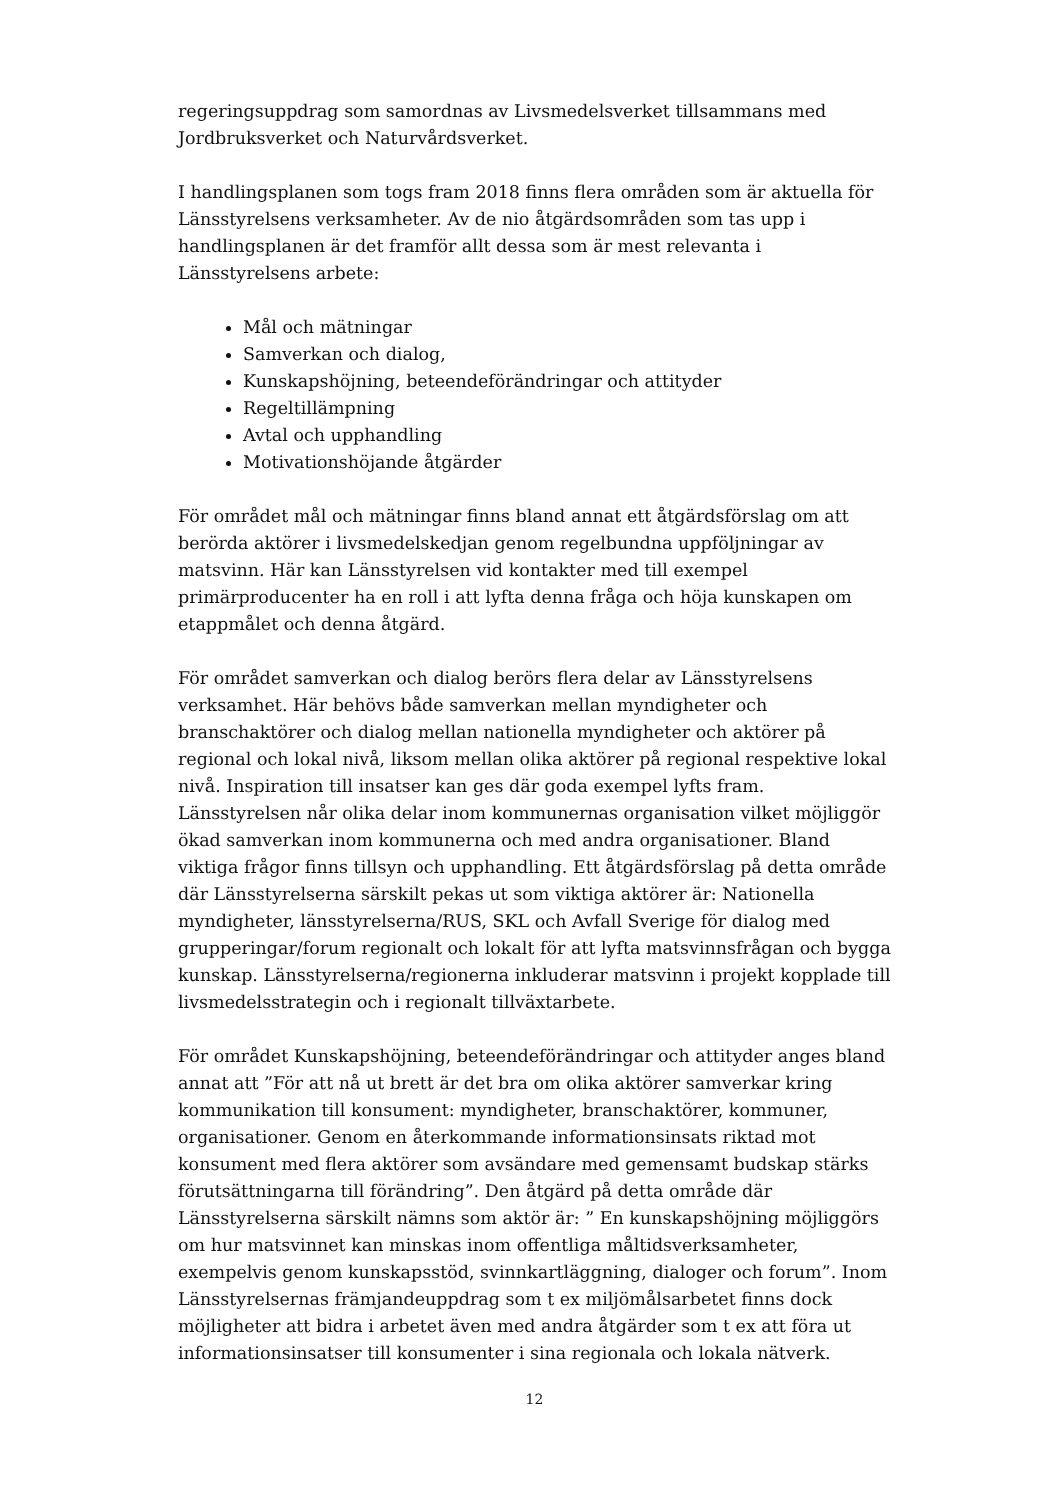regeringsuppdrag som samordnas av Livsmedelsverket tillsammans med Jordbruksverket och Naturvårdsverket.
I handlingsplanen som togs fram 2018 finns flera områden som är aktuella för Länsstyrelsens verksamheter. Av de nio åtgärdsområden som tas upp i handlingsplanen är det framför allt dessa som är mest relevanta i Länsstyrelsens arbete:
Mål och mätningar
Samverkan och dialog,
Kunskapshöjning, beteendeförändringar och attityder
Regeltillämpning
Avtal och upphandling
Motivationshöjande åtgärder
För området mål och mätningar finns bland annat ett åtgärdsförslag om att berörda aktörer i livsmedelskedjan genom regelbundna uppföljningar av matsvinn. Här kan Länsstyrelsen vid kontakter med till exempel primärproducenter ha en roll i att lyfta denna fråga och höja kunskapen om etappmålet och denna åtgärd.
För området samverkan och dialog berörs flera delar av Länsstyrelsens verksamhet. Här behövs både samverkan mellan myndigheter och branschaktörer och dialog mellan nationella myndigheter och aktörer på regional och lokal nivå, liksom mellan olika aktörer på regional respektive lokal nivå. Inspiration till insatser kan ges där goda exempel lyfts fram. Länsstyrelsen når olika delar inom kommunernas organisation vilket möjliggör ökad samverkan inom kommunerna och med andra organisationer. Bland viktiga frågor finns tillsyn och upphandling. Ett åtgärdsförslag på detta område där Länsstyrelserna särskilt pekas ut som viktiga aktörer är: Nationella myndigheter, länsstyrelserna/RUS, SKL och Avfall Sverige för dialog med grupperingar/forum regionalt och lokalt för att lyfta matsvinnsfrågan och bygga kunskap. Länsstyrelserna/regionerna inkluderar matsvinn i projekt kopplade till livsmedelsstrategin och i regionalt tillväxtarbete.
För området Kunskapshöjning, beteendeförändringar och attityder anges bland annat att ”För att nå ut brett är det bra om olika aktörer samverkar kring kommunikation till konsument: myndigheter, branschaktörer, kommuner, organisationer. Genom en återkommande informationsinsats riktad mot konsument med flera aktörer som avsändare med gemensamt budskap stärks förutsättningarna till förändring”. Den åtgärd på detta område där Länsstyrelserna särskilt nämns som aktör är: ” En kunskapshöjning möjliggörs om hur matsvinnet kan minskas inom offentliga måltidsverksamheter, exempelvis genom kunskapsstöd, svinnkartläggning, dialoger och forum”. Inom Länsstyrelsernas främjandeuppdrag som t ex miljömålsarbetet finns dock möjligheter att bidra i arbetet även med andra åtgärder som t ex att föra ut informationsinsatser till konsumenter i sina regionala och lokala nätverk.
12